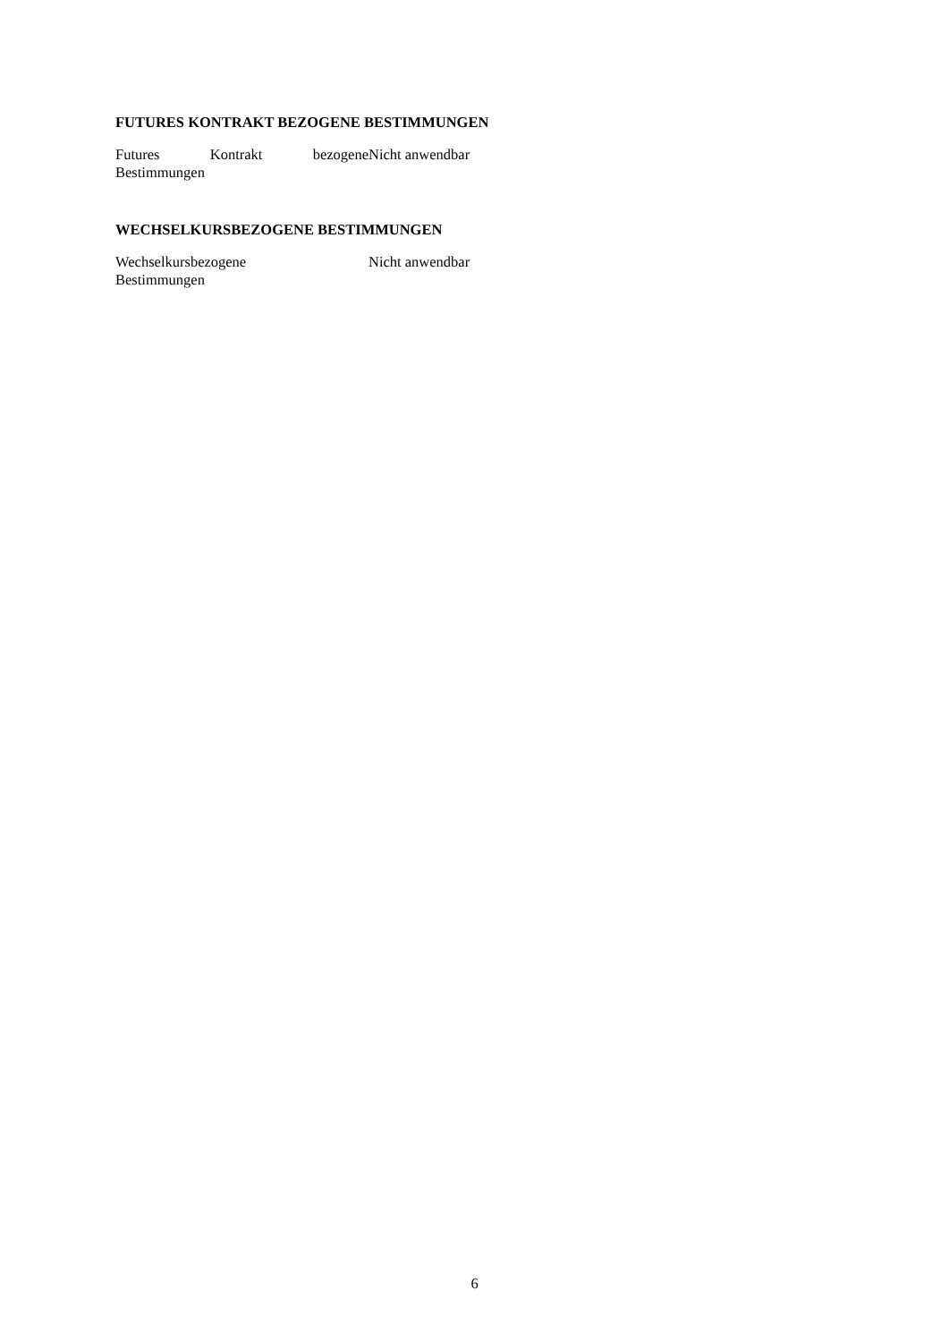FUTURES KONTRAKT BEZOGENE BESTIMMUNGEN
| Futures Kontrakt bezogene Bestimmungen | Nicht anwendbar |
WECHSELKURSBEZOGENE BESTIMMUNGEN
| Wechselkursbezogene Bestimmungen | Nicht anwendbar |
6